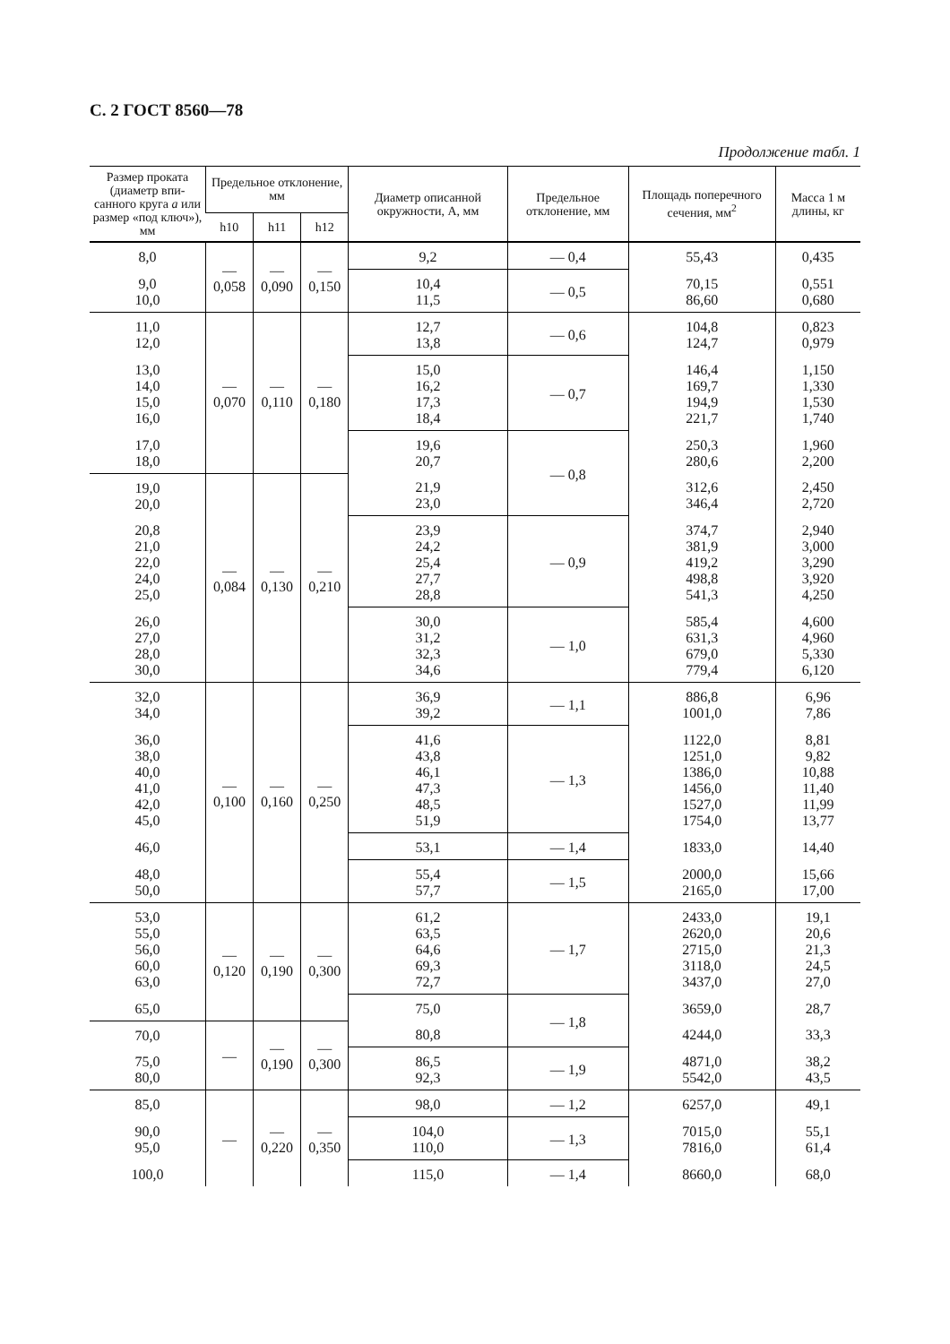С. 2 ГОСТ 8560—78
Продолжение табл. 1
| Размер проката (диаметр впи-санного круга а или размер «под ключ»), мм | Предельное отклонение, мм | | | Диаметр описанной окружности, А, мм | Предельное отклонение, мм | Площадь поперечного сечения, мм<sup>2</sup> | Масса 1 м длины, кг |
| --- | --- | --- | --- | --- | --- | --- | --- |
| | h10 | h11 | h12 | | | | |
| 8,0 | — 0,058 | — 0,090 | — 0,150 | 9,2 | — 0,4 | 55,43 | 0,435 |
| 9,0 10,0 | | | | 10,4 11,5 | — 0,5 | 70,15 86,60 | 0,551 0,680 |
| 11,0 12,0 | — 0,070 | — 0,110 | — 0,180 | 12,7 13,8 | — 0,6 | 104,8 124,7 | 0,823 0,979 |
| 13,0 14,0 15,0 16,0 | | | | 15,0 16,2 17,3 18,4 | — 0,7 | 146,4 169,7 194,9 221,7 | 1,150 1,330 1,530 1,740 |
| 17,0 18,0 | | | | 19,6 20,7 | — 0,8 | 250,3 280,6 | 1,960 2,200 |
| 19,0 20,0 | — 0,084 | — 0,130 | — 0,210 | 21,9 23,0 | | 312,6 346,4 | 2,450 2,720 |
| 20,8 21,0 22,0 24,0 25,0 | | | | 23,9 24,2 25,4 27,7 28,8 | — 0,9 | 374,7 381,9 419,2 498,8 541,3 | 2,940 3,000 3,290 3,920 4,250 |
| 26,0 27,0 28,0 30,0 | | | | 30,0 31,2 32,3 34,6 | — 1,0 | 585,4 631,3 679,0 779,4 | 4,600 4,960 5,330 6,120 |
| 32,0 34,0 | — 0,100 | — 0,160 | — 0,250 | 36,9 39,2 | — 1,1 | 886,8 1001,0 | 6,96 7,86 |
| 36,0 38,0 40,0 41,0 42,0 45,0 | | | | 41,6 43,8 46,1 47,3 48,5 51,9 | — 1,3 | 1122,0 1251,0 1386,0 1456,0 1527,0 1754,0 | 8,81 9,82 10,88 11,40 11,99 13,77 |
| 46,0 | | | | 53,1 | — 1,4 | 1833,0 | 14,40 |
| 48,0 50,0 | | | | 55,4 57,7 | — 1,5 | 2000,0 2165,0 | 15,66 17,00 |
| 53,0 55,0 56,0 60,0 63,0 | — 0,120 | — 0,190 | — 0,300 | 61,2 63,5 64,6 69,3 72,7 | — 1,7 | 2433,0 2620,0 2715,0 3118,0 3437,0 | 19,1 20,6 21,3 24,5 27,0 |
| 65,0 | | | | 75,0 | — 1,8 | 3659,0 | 28,7 |
| 70,0 | — | — 0,190 | — 0,300 | 80,8 | | 4244,0 | 33,3 |
| 75,0 80,0 | | | | 86,5 92,3 | — 1,9 | 4871,0 5542,0 | 38,2 43,5 |
| 85,0 | — | — 0,220 | — 0,350 | 98,0 | — 1,2 | 6257,0 | 49,1 |
| 90,0 95,0 | | | | 104,0 110,0 | — 1,3 | 7015,0 7816,0 | 55,1 61,4 |
| 100,0 | | | | 115,0 | — 1,4 | 8660,0 | 68,0 |